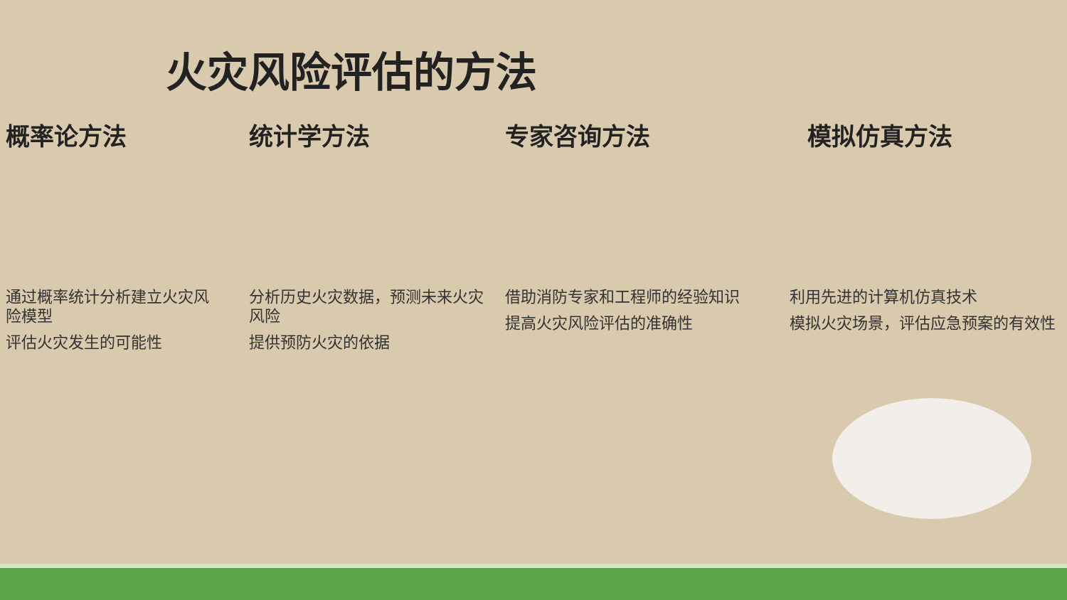火灾风险评估的方法
概率论方法
通过概率统计分析建立火灾风险模型
评估火灾发生的可能性
统计学方法
分析历史火灾数据，预测未来火灾风险
提供预防火灾的依据
专家咨询方法
借助消防专家和工程师的经验知识
提高火灾风险评估的准确性
模拟仿真方法
利用先进的计算机仿真技术
模拟火灾场景，评估应急预案的有效性